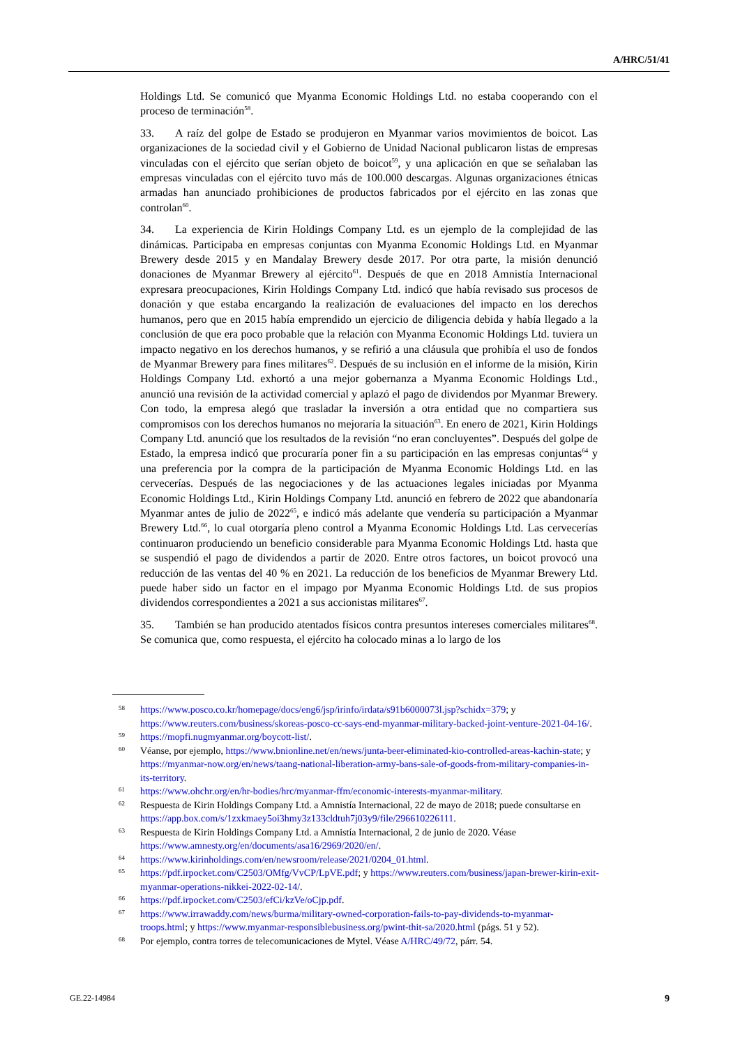A/HRC/51/41
Holdings Ltd. Se comunicó que Myanma Economic Holdings Ltd. no estaba cooperando con el proceso de terminación<sup>58</sup>.
33. A raíz del golpe de Estado se produjeron en Myanmar varios movimientos de boicot. Las organizaciones de la sociedad civil y el Gobierno de Unidad Nacional publicaron listas de empresas vinculadas con el ejército que serían objeto de boicot<sup>59</sup>, y una aplicación en que se señalaban las empresas vinculadas con el ejército tuvo más de 100.000 descargas. Algunas organizaciones étnicas armadas han anunciado prohibiciones de productos fabricados por el ejército en las zonas que controlan<sup>60</sup>.
34. La experiencia de Kirin Holdings Company Ltd. es un ejemplo de la complejidad de las dinámicas. Participaba en empresas conjuntas con Myanma Economic Holdings Ltd. en Myanmar Brewery desde 2015 y en Mandalay Brewery desde 2017. Por otra parte, la misión denunció donaciones de Myanmar Brewery al ejército<sup>61</sup>. Después de que en 2018 Amnistía Internacional expresara preocupaciones, Kirin Holdings Company Ltd. indicó que había revisado sus procesos de donación y que estaba encargando la realización de evaluaciones del impacto en los derechos humanos, pero que en 2015 había emprendido un ejercicio de diligencia debida y había llegado a la conclusión de que era poco probable que la relación con Myanma Economic Holdings Ltd. tuviera un impacto negativo en los derechos humanos, y se refirió a una cláusula que prohibía el uso de fondos de Myanmar Brewery para fines militares<sup>62</sup>. Después de su inclusión en el informe de la misión, Kirin Holdings Company Ltd. exhortó a una mejor gobernanza a Myanma Economic Holdings Ltd., anunció una revisión de la actividad comercial y aplazó el pago de dividendos por Myanmar Brewery. Con todo, la empresa alegó que trasladar la inversión a otra entidad que no compartiera sus compromisos con los derechos humanos no mejoraría la situación<sup>63</sup>. En enero de 2021, Kirin Holdings Company Ltd. anunció que los resultados de la revisión “no eran concluyentes”. Después del golpe de Estado, la empresa indicó que procuraría poner fin a su participación en las empresas conjuntas<sup>64</sup> y una preferencia por la compra de la participación de Myanma Economic Holdings Ltd. en las cervecerías. Después de las negociaciones y de las actuaciones legales iniciadas por Myanma Economic Holdings Ltd., Kirin Holdings Company Ltd. anunció en febrero de 2022 que abandonaría Myanmar antes de julio de 2022<sup>65</sup>, e indicó más adelante que vendería su participación a Myanmar Brewery Ltd.<sup>66</sup>, lo cual otorgaría pleno control a Myanma Economic Holdings Ltd. Las cervecerías continuaron produciendo un beneficio considerable para Myanma Economic Holdings Ltd. hasta que se suspendió el pago de dividendos a partir de 2020. Entre otros factores, un boicot provocó una reducción de las ventas del 40 % en 2021. La reducción de los beneficios de Myanmar Brewery Ltd. puede haber sido un factor en el impago por Myanma Economic Holdings Ltd. de sus propios dividendos correspondientes a 2021 a sus accionistas militares<sup>67</sup>.
35. También se han producido atentados físicos contra presuntos intereses comerciales militares<sup>68</sup>. Se comunica que, como respuesta, el ejército ha colocado minas a lo largo de los
58 https://www.posco.co.kr/homepage/docs/eng6/jsp/irinfo/irdata/s91b6000073l.jsp?schidx=379; y https://www.reuters.com/business/skoreas-posco-cc-says-end-myanmar-military-backed-joint-venture-2021-04-16/.
59 https://mopfi.nugmyanmar.org/boycott-list/.
60 Véanse, por ejemplo, https://www.bnionline.net/en/news/junta-beer-eliminated-kio-controlled-areas-kachin-state; y https://myanmar-now.org/en/news/taang-national-liberation-army-bans-sale-of-goods-from-military-companies-in-its-territory.
61 https://www.ohchr.org/en/hr-bodies/hrc/myanmar-ffm/economic-interests-myanmar-military.
62 Respuesta de Kirin Holdings Company Ltd. a Amnistía Internacional, 22 de mayo de 2018; puede consultarse en https://app.box.com/s/1zxkmaey5oi3hmy3z133cldtuh7j03y9/file/296610226111.
63 Respuesta de Kirin Holdings Company Ltd. a Amnistía Internacional, 2 de junio de 2020. Véase https://www.amnesty.org/en/documents/asa16/2969/2020/en/.
64 https://www.kirinholdings.com/en/newsroom/release/2021/0204_01.html.
65 https://pdf.irpocket.com/C2503/OMfg/VvCP/LpVE.pdf; y https://www.reuters.com/business/japan-brewer-kirin-exit-myanmar-operations-nikkei-2022-02-14/.
66 https://pdf.irpocket.com/C2503/efCi/kzVe/oCjp.pdf.
67 https://www.irrawaddy.com/news/burma/military-owned-corporation-fails-to-pay-dividends-to-myanmar-troops.html; y https://www.myanmar-responsiblebusiness.org/pwint-thit-sa/2020.html (págs. 51 y 52).
68 Por ejemplo, contra torres de telecomunicaciones de Mytel. Véase A/HRC/49/72, párr. 54.
GE.22-14984 9